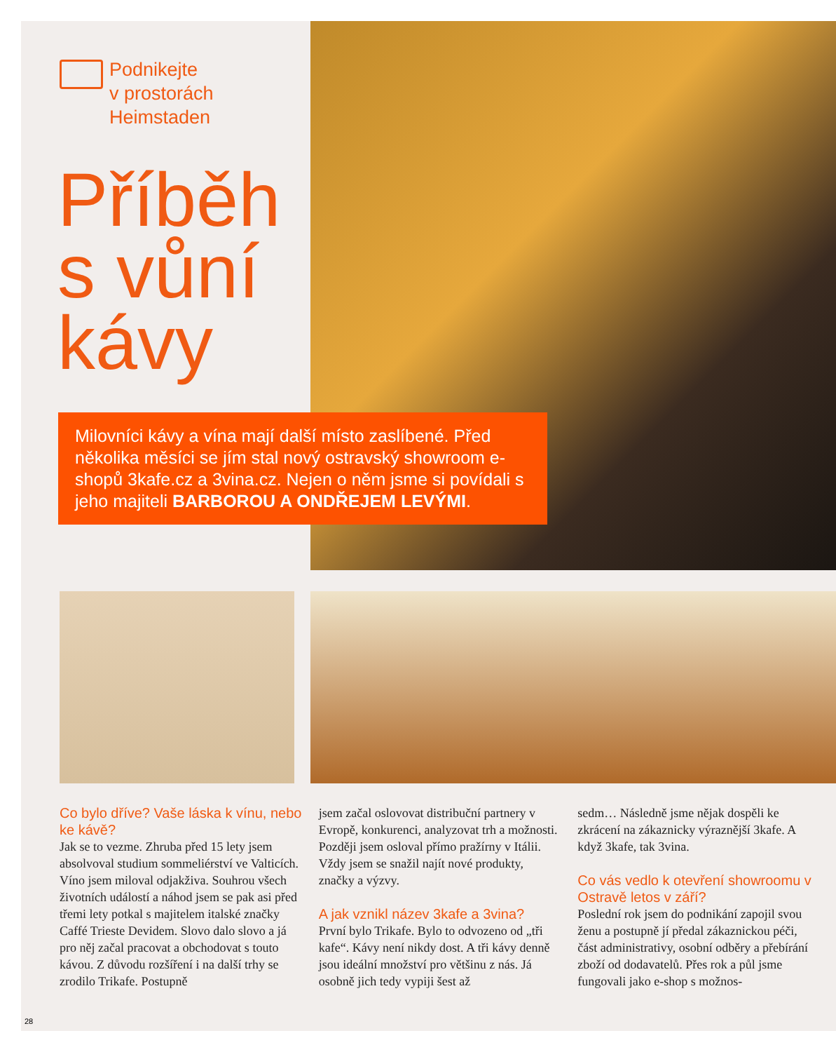Podnikejte
v prostorách
Heimstaden
Příběh
s vůní
kávy
Milovníci kávy a vína mají další místo zaslíbené. Před několika měsíci se jím stal nový ostravský showroom e-shopů 3kafe.cz a 3vina.cz. Nejen o něm jsme si povídali s jeho majiteli BARBOROU A ONDŘEJEM LEVÝMI.
Co bylo dříve? Vaše láska k vínu, nebo ke kávě?
Jak se to vezme. Zhruba před 15 lety jsem absolvoval studium sommeliérství ve Valticích. Víno jsem miloval odjakživa. Souhrou všech životních událostí a náhod jsem se pak asi před třemi lety potkal s majitelem italské značky Caffé Trieste Devidem. Slovo dalo slovo a já pro něj začal pracovat a obchodovat s touto kávou. Z důvodu rozšíření i na další trhy se zrodilo Trikafe. Postupně
jsem začal oslovovat distribuční partnery v Evropě, konkurenci, analyzovat trh a možnosti. Později jsem osloval přímo pražírny v Itálii. Vždy jsem se snažil najít nové produkty, značky a výzvy.
A jak vznikl název 3kafe a 3vina?
První bylo Trikafe. Bylo to odvozeno od „tři kafe“. Kávy není nikdy dost. A tři kávy denně jsou ideální množství pro většinu z nás. Já osobně jich tedy vypiji šest až
sedm… Následně jsme nějak dospěli ke zkrácení na zákaznicky výraznější 3kafe. A když 3kafe, tak 3vina.
Co vás vedlo k otevření showroomu v Ostravě letos v září?
Poslední rok jsem do podnikání zapojil svou ženu a postupně jí předal zákaznickou péči, část administrativy, osobní odběry a přebírání zboží od dodavatelů. Přes rok a půl jsme fungovali jako e-shop s možnos-
28